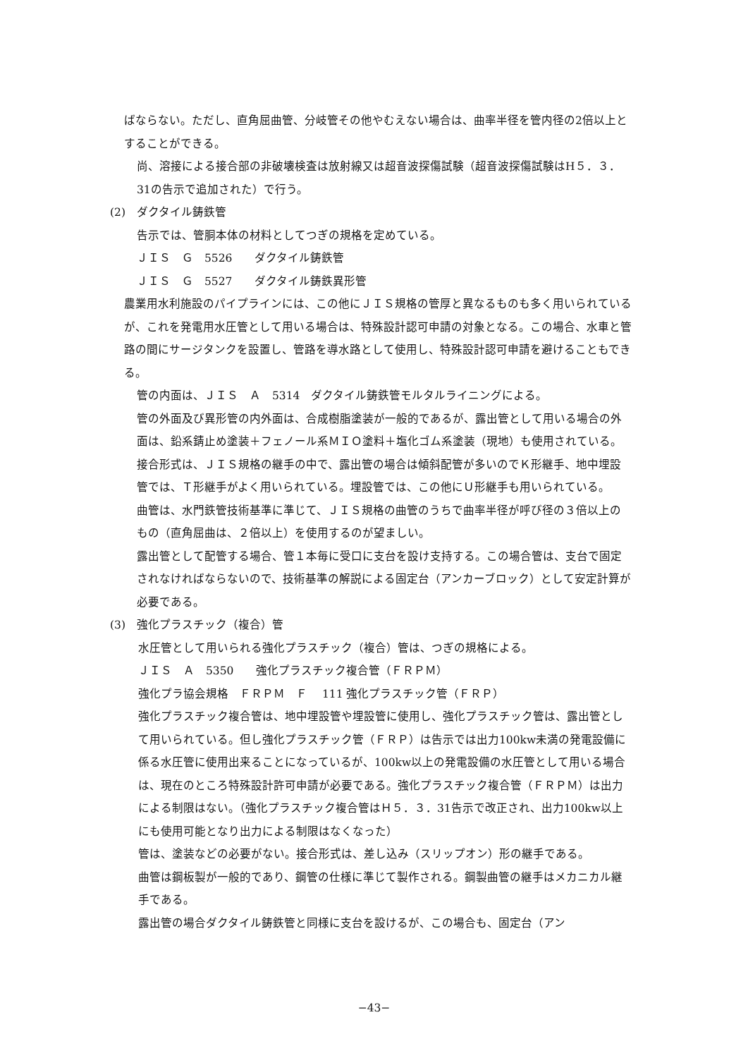ばならない。ただし、直角屈曲管、分岐管その他やむえない場合は、曲率半径を管内径の2倍以上とすることができる。
尚、溶接による接合部の非破壊検査は放射線又は超音波探傷試験（超音波探傷試験はH５．３．31の告示で追加された）で行う。
(2)　ダクタイル鋳鉄管
告示では、管胴本体の材料としてつぎの規格を定めている。
ＪＩＳ　Ｇ　5526　　ダクタイル鋳鉄管
ＪＩＳ　Ｇ　5527　　ダクタイル鋳鉄異形管
農業用水利施設のパイプラインには、この他にＪＩＳ規格の管厚と異なるものも多く用いられているが、これを発電用水圧管として用いる場合は、特殊設計認可申請の対象となる。この場合、水車と管路の間にサージタンクを設置し、管路を導水路として使用し、特殊設計認可申請を避けることもできる。
管の内面は、ＪＩＳ　Ａ　5314　ダクタイル鋳鉄管モルタルライニングによる。
管の外面及び異形管の内外面は、合成樹脂塗装が一般的であるが、露出管として用いる場合の外面は、鉛系錆止め塗装＋フェノール系ＭＩＯ塗料＋塩化ゴム系塗装（現地）も使用されている。
接合形式は、ＪＩＳ規格の継手の中で、露出管の場合は傾斜配管が多いのでＫ形継手、地中埋設管では、Ｔ形継手がよく用いられている。埋設管では、この他にＵ形継手も用いられている。
曲管は、水門鉄管技術基準に準じて、ＪＩＳ規格の曲管のうちで曲率半径が呼び径の３倍以上のもの（直角屈曲は、２倍以上）を使用するのが望ましい。
露出管として配管する場合、管１本毎に受口に支台を設け支持する。この場合管は、支台で固定されなければならないので、技術基準の解説による固定台（アンカーブロック）として安定計算が必要である。
(3)　強化プラスチック（複合）管
水圧管として用いられる強化プラスチック（複合）管は、つぎの規格による。
ＪＩＳ　Ａ　5350　　強化プラスチック複合管（ＦＲＰＭ）
強化プラ協会規格　ＦＲＰＭ　Ｆ　 111 強化プラスチック管（ＦＲＰ）
強化プラスチック複合管は、地中埋設管や埋設管に使用し、強化プラスチック管は、露出管として用いられている。但し強化プラスチック管（ＦＲＰ）は告示では出力100kw未満の発電設備に係る水圧管に使用出来ることになっているが、100kw以上の発電設備の水圧管として用いる場合は、現在のところ特殊設計許可申請が必要である。強化プラスチック複合管（ＦＲＰＭ）は出力による制限はない。（強化プラスチック複合管はＨ５．３．31告示で改正され、出力100kw以上にも使用可能となり出力による制限はなくなった）
管は、塗装などの必要がない。接合形式は、差し込み（スリップオン）形の継手である。
曲管は鋼板製が一般的であり、鋼管の仕様に準じて製作される。鋼製曲管の継手はメカニカル継手である。
露出管の場合ダクタイル鋳鉄管と同様に支台を設けるが、この場合も、固定台（アン
−43−